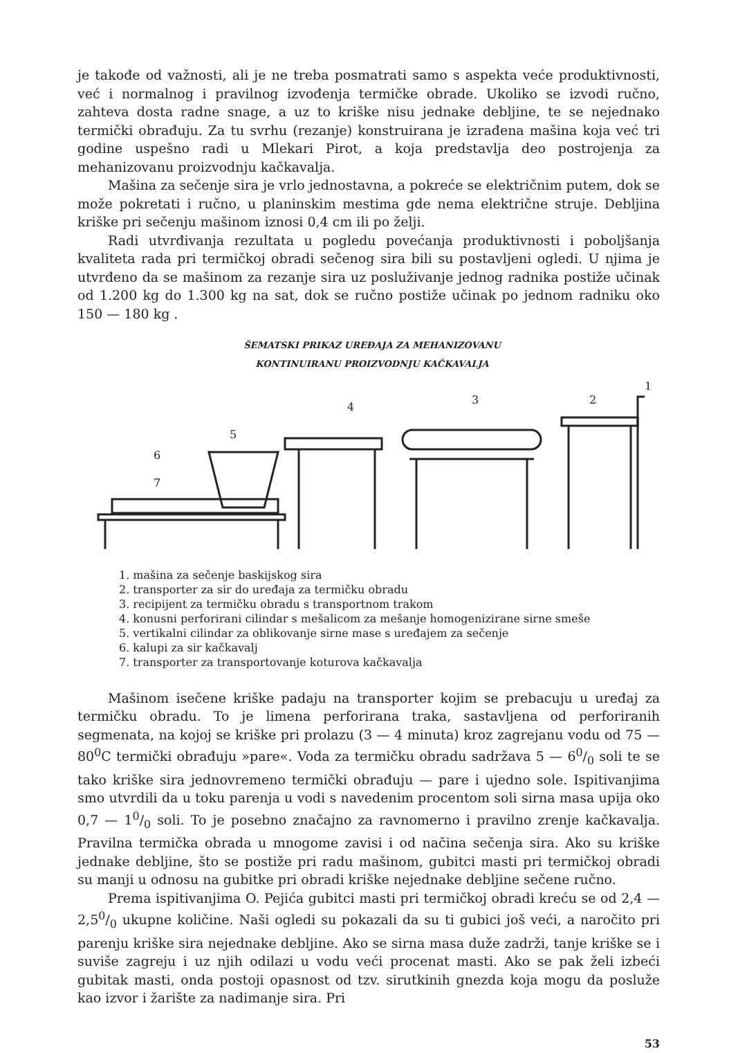je takođe od važnosti, ali je ne treba posmatrati samo s aspekta veće produktivnosti, već i normalnog i pravilnog izvođenja termičke obrade. Ukoliko se izvodi ručno, zahteva dosta radne snage, a uz to kriške nisu jednake debljine, te se nejednako termički obrađuju. Za tu svrhu (rezanje) konstruirana je izrađena mašina koja već tri godine uspešno radi u Mlekari Pirot, a koja predstavlja deo postrojenja za mehanizovanu proizvodnju kačkavalja.
Mašina za sečenje sira je vrlo jednostavna, a pokreće se električnim putem, dok se može pokretati i ručno, u planinskim mestima gde nema električne struje. Debljina kriške pri sečenju mašinom iznosi 0,4 cm ili po želji.
Radi utvrđivanja rezultata u pogledu povećanja produktivnosti i poboljšanja kvaliteta rada pri termičkoj obradi sečenog sira bili su postavljeni ogledi. U njima je utvrđeno da se mašinom za rezanje sira uz posluživanje jednog radnika postiže učinak od 1.200 kg do 1.300 kg na sat, dok se ručno postiže učinak po jednom radniku oko 150 — 180 kg .
ŠEMATSKI PRIKAZ UREĐAJA ZA MEHANIZOVANU
KONTINUIRANU PROIZVODNJU KAČKAVALJA
5
6
7
4
3
2
1
1. mašina za sečenje baskijskog sira
2. transporter za sir do uređaja za termičku obradu
3. recipijent za termičku obradu s transportnom trakom
4. konusni perforirani cilindar s mešalicom za mešanje homogenizirane sirne smeše
5. vertikalni cilindar za oblikovanje sirne mase s uređajem za sečenje
6. kalupi za sir kačkavalj
7. transporter za transportovanje koturova kačkavalja
Mašinom isečene kriške padaju na transporter kojim se prebacuju u uređaj za termičku obradu. To je limena perforirana traka, sastavljena od perforiranih segmenata, na kojoj se kriške pri prolazu (3 — 4 minuta) kroz zagrejanu vodu od 75 — 80<sup>0</sup>C termički obrađuju »pare«. Voda za termičku obradu sadržava 5 — 60/0 soli te se tako kriške sira jednovremeno termički obrađuju — pare i ujedno sole. Ispitivanjima smo utvrdili da u toku parenja u vodi s navedenim procentom soli sirna masa upija oko 0,7 — 10/0 soli. To je posebno značajno za ravnomerno i pravilno zrenje kačkavalja. Pravilna termička obrada u mnogome zavisi i od načina sečenja sira. Ako su kriške jednake debljine, što se postiže pri radu mašinom, gubitci masti pri termičkoj obradi su manji u odnosu na gubitke pri obradi kriške nejednake debljine sečene ručno.
Prema ispitivanjima O. Pejića gubitci masti pri termičkoj obradi kreću se od 2,4 — 2,50/0 ukupne količine. Naši ogledi su pokazali da su ti gubici još veći, a naročito pri parenju kriške sira nejednake debljine. Ako se sirna masa duže zadrži, tanje kriške se i suviše zagreju i uz njih odilazi u vodu veći procenat masti. Ako se pak želi izbeći gubitak masti, onda postoji opasnost od tzv. sirutkinih gnezda koja mogu da posluže kao izvor i žarište za nadimanje sira. Pri
53